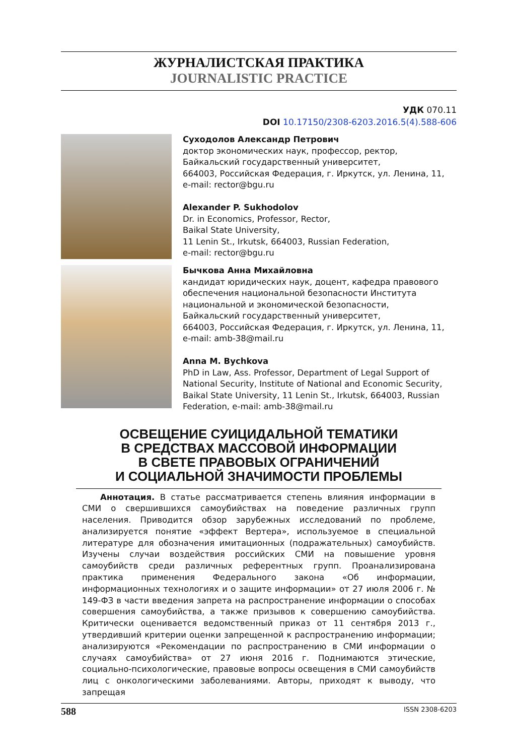ЖУРНАЛИСТСКАЯ ПРАКТИКА
JOURNALISTIC PRACTICE
УДК 070.11
DOI 10.17150/2308-6203.2016.5(4).588-606
Суходолов Александр Петрович
доктор экономических наук, профессор, ректор,
Байкальский государственный университет,
664003, Российская Федерация, г. Иркутск, ул. Ленина, 11,
e-mail: rector@bgu.ru
Alexander P. Sukhodolov
Dr. in Economics, Professor, Rector,
Baikal State University,
11 Lenin St., Irkutsk, 664003, Russian Federation,
e-mail: rector@bgu.ru
Бычкова Анна Михайловна
кандидат юридических наук, доцент, кафедра правового обеспечения национальной безопасности Института национальной и экономической безопасности,
Байкальский государственный университет,
664003, Российская Федерация, г. Иркутск, ул. Ленина, 11,
e-mail: amb-38@mail.ru
Anna M. Bychkova
PhD in Law, Ass. Professor, Department of Legal Support of National Security, Institute of National and Economic Security, Baikal State University, 11 Lenin St., Irkutsk, 664003, Russian Federation, e-mail: amb-38@mail.ru
ОСВЕЩЕНИЕ СУИЦИДАЛЬНОЙ ТЕМАТИКИ
В СРЕДСТВАХ МАССОВОЙ ИНФОРМАЦИИ
В СВЕТЕ ПРАВОВЫХ ОГРАНИЧЕНИЙ
И СОЦИАЛЬНОЙ ЗНАЧИМОСТИ ПРОБЛЕМЫ
Аннотация. В статье рассматривается степень влияния информации в СМИ о свершившихся самоубийствах на поведение различных групп населения. Приводится обзор зарубежных исследований по проблеме, анализируется понятие «эффект Вертера», используемое в специальной литературе для обозначения имитационных (подражательных) самоубийств. Изучены случаи воздействия российских СМИ на повышение уровня самоубийств среди различных референтных групп. Проанализирована практика применения Федерального закона «Об информации, информационных технологиях и о защите информации» от 27 июля 2006 г. № 149-ФЗ в части введения запрета на распространение информации о способах совершения самоубийства, а также призывов к совершению самоубийства. Критически оценивается ведомственный приказ от 11 сентября 2013 г., утвердивший критерии оценки запрещенной к распространению информации; анализируются «Рекомендации по распространению в СМИ информации о случаях самоубийства» от 27 июня 2016 г. Поднимаются этические, социально-психологические, правовые вопросы освещения в СМИ самоубийств лиц с онкологическими заболеваниями. Авторы, приходят к выводу, что запрещая
588 ISSN 2308-6203